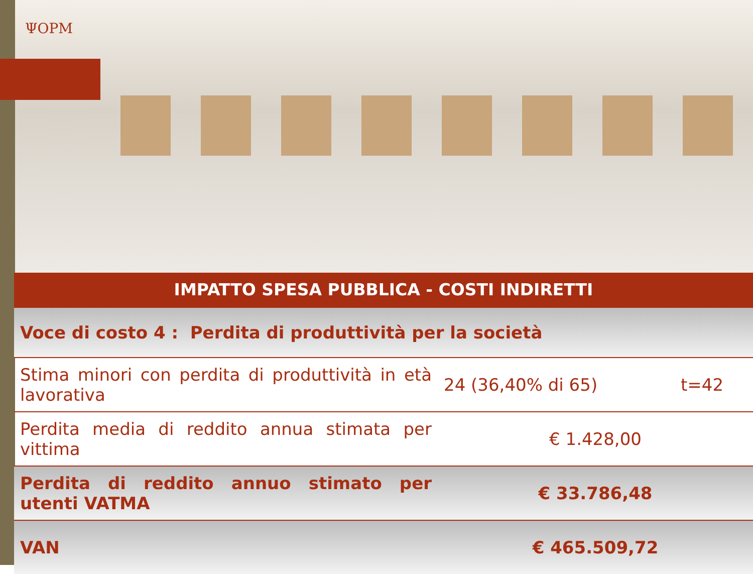ΨOPM
IMPATTO SPESA PUBBLICA - COSTI INDIRETTI
| Voce di costo 4 : Perdita di produttività per la società | | |
| Stima minori con perdita di produttività in età lavorativa | 24 (36,40% di 65) | t=42 |
| Perdita media di reddito annua stimata per vittima | € 1.428,00 | |
| Perdita di reddito annuo stimato per utenti VATMA | € 33.786,48 | |
| VAN | € 465.509,72 | |